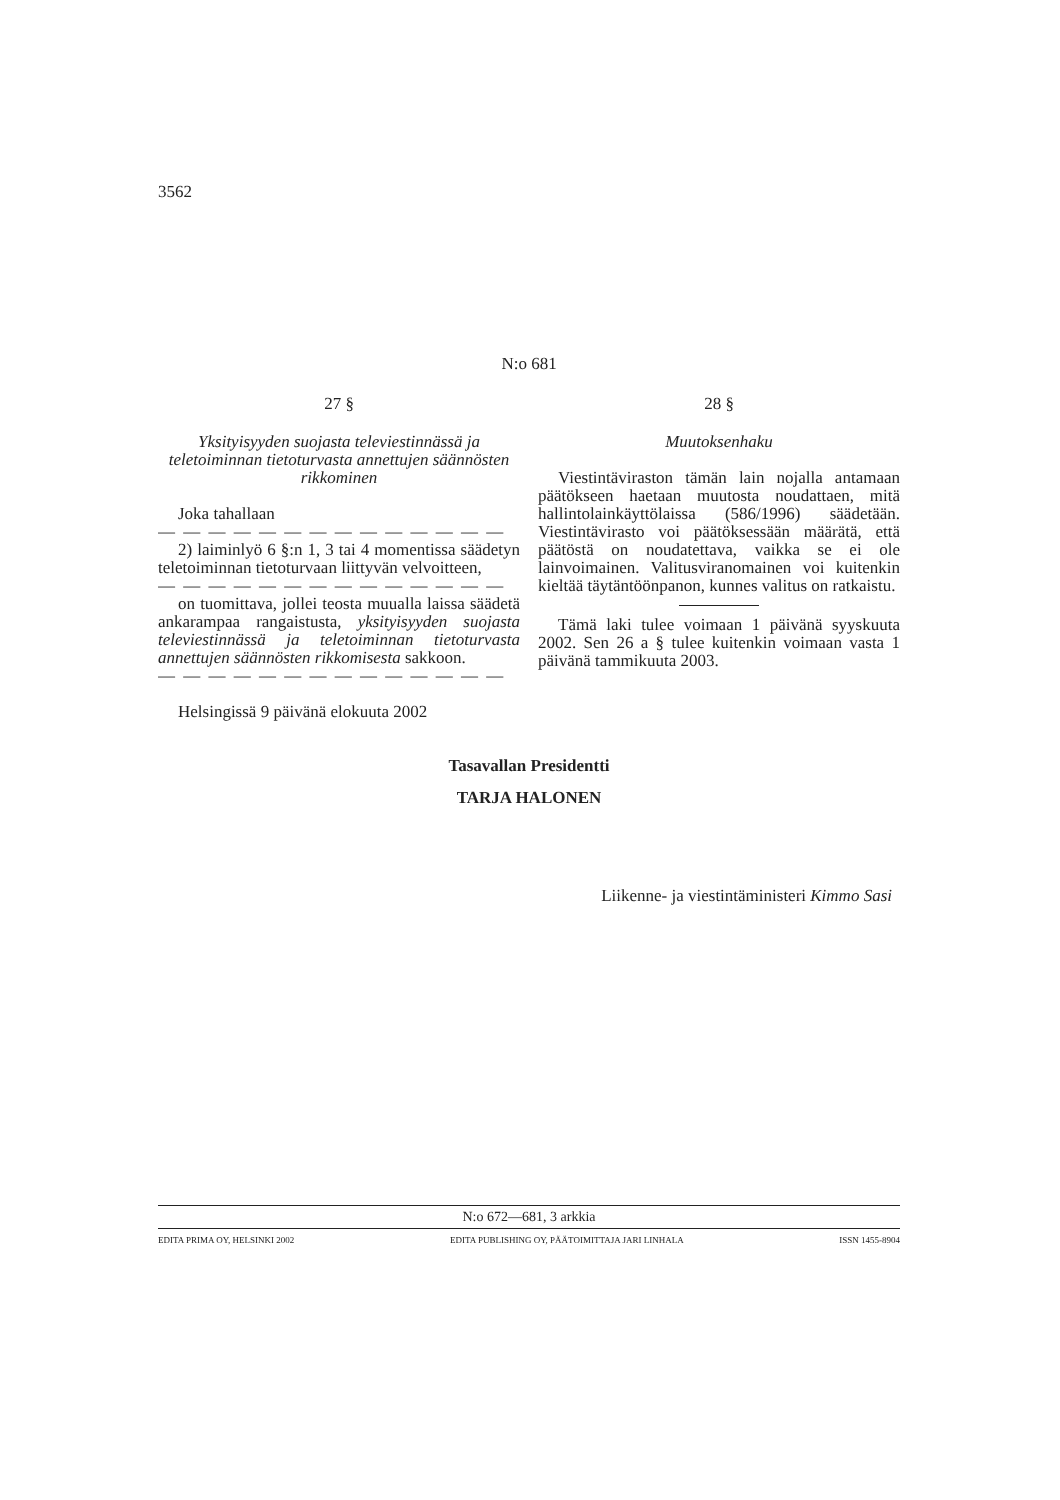3562
N:o 681
27 §
Yksityisyyden suojasta televiestinnässä ja teletoiminnan tietoturvasta annettujen säännösten rikkominen
Joka tahallaan
— — — — — — — — — — — — — —
2) laiminlyö 6 §:n 1, 3 tai 4 momentissa säädetyn teletoiminnan tietoturvaan liittyvän velvoitteen,
— — — — — — — — — — — — — —
on tuomittava, jollei teosta muualla laissa säädetä ankarampaa rangaistusta, yksityisyyden suojasta televiestinnässä ja teletoiminnan tietoturvasta annettujen säännösten rikkomisesta sakkoon.
— — — — — — — — — — — — — —
Helsingissä 9 päivänä elokuuta 2002
28 §
Muutoksenhaku
Viestintäviraston tämän lain nojalla antamaan päätökseen haetaan muutosta noudattaen, mitä hallintolainkäyttölaissa (586/1996) säädetään. Viestintävirasto voi päätöksessään määrätä, että päätöstä on noudatettava, vaikka se ei ole lainvoimainen. Valitusviranomainen voi kuitenkin kieltää täytäntöönpanon, kunnes valitus on ratkaistu.
Tämä laki tulee voimaan 1 päivänä syyskuuta 2002. Sen 26 a § tulee kuitenkin voimaan vasta 1 päivänä tammikuuta 2003.
Tasavallan Presidentti
TARJA HALONEN
Liikenne- ja viestintäministeri Kimmo Sasi
N:o 672—681, 3 arkkia
EDITA PRIMA OY, HELSINKI 2002 EDITA PUBLISHING OY, PÄÄTOIMITTAJA JARI LINHALA ISSN 1455-8904